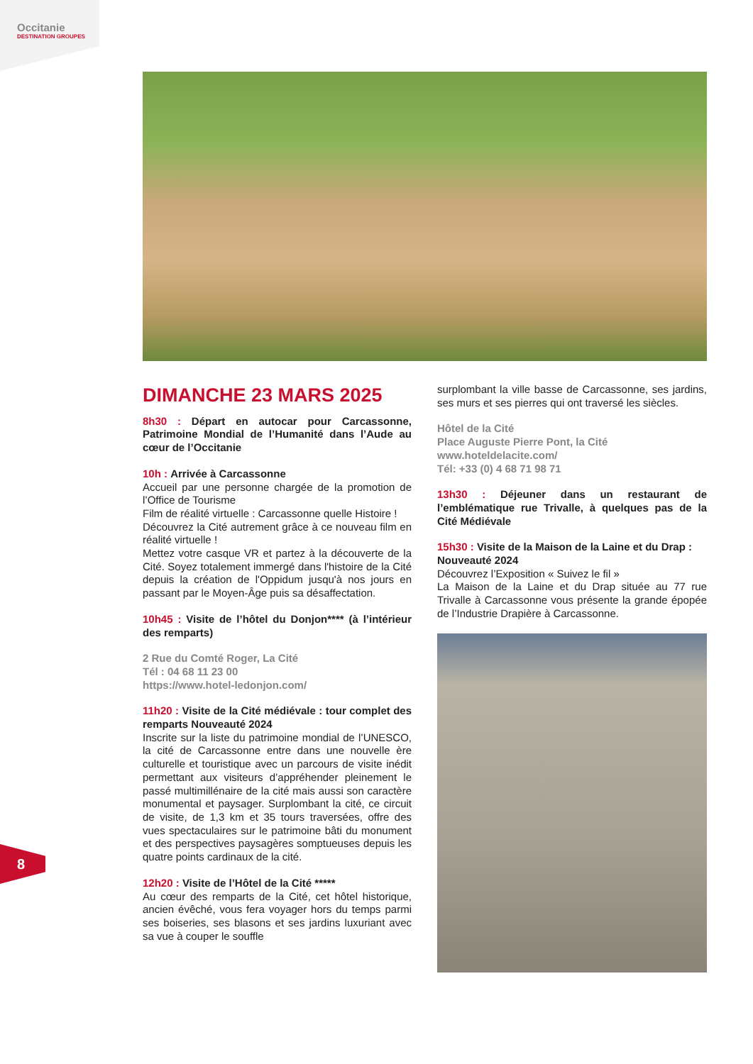Occitanie
DESTINATION GROUPES
DIMANCHE 23 MARS 2025
8h30 : Départ en autocar pour Carcassonne, Patrimoine Mondial de l’Humanité dans l’Aude au cœur de l’Occitanie
10h : Arrivée à Carcassonne
Accueil par une personne chargée de la promotion de l’Office de Tourisme
Film de réalité virtuelle : Carcassonne quelle Histoire !
Découvrez la Cité autrement grâce à ce nouveau film en réalité virtuelle !
Mettez votre casque VR et partez à la découverte de la Cité. Soyez totalement immergé dans l'histoire de la Cité depuis la création de l'Oppidum jusqu'à nos jours en passant par le Moyen-Âge puis sa désaffectation.
10h45 : Visite de l’hôtel du Donjon**** (à l’intérieur des remparts)
2 Rue du Comté Roger, La Cité
Tél : 04 68 11 23 00
https://www.hotel-ledonjon.com/
11h20 : Visite de la Cité médiévale : tour complet des remparts Nouveauté 2024
Inscrite sur la liste du patrimoine mondial de l’UNESCO, la cité de Carcassonne entre dans une nouvelle ère culturelle et touristique avec un parcours de visite inédit permettant aux visiteurs d’appréhender pleinement le passé multimillénaire de la cité mais aussi son caractère monumental et paysager. Surplombant la cité, ce circuit de visite, de 1,3 km et 35 tours traversées, offre des vues spectaculaires sur le patrimoine bâti du monument et des perspectives paysagères somptueuses depuis les quatre points cardinaux de la cité.
12h20 : Visite de l’Hôtel de la Cité *****
Au cœur des remparts de la Cité, cet hôtel historique, ancien évêché, vous fera voyager hors du temps parmi ses boiseries, ses blasons et ses jardins luxuriant avec sa vue à couper le souffle
surplombant la ville basse de Carcassonne, ses jardins, ses murs et ses pierres qui ont traversé les siècles.
Hôtel de la Cité
Place Auguste Pierre Pont, la Cité
www.hoteldelacite.com/
Tél: +33 (0) 4 68 71 98 71
13h30 : Déjeuner dans un restaurant de l’emblématique rue Trivalle, à quelques pas de la Cité Médiévale
15h30 : Visite de la Maison de la Laine et du Drap :
Nouveauté 2024
Découvrez l’Exposition « Suivez le fil »
La Maison de la Laine et du Drap située au 77 rue Trivalle à Carcassonne vous présente la grande épopée de l’Industrie Drapière à Carcassonne.
8